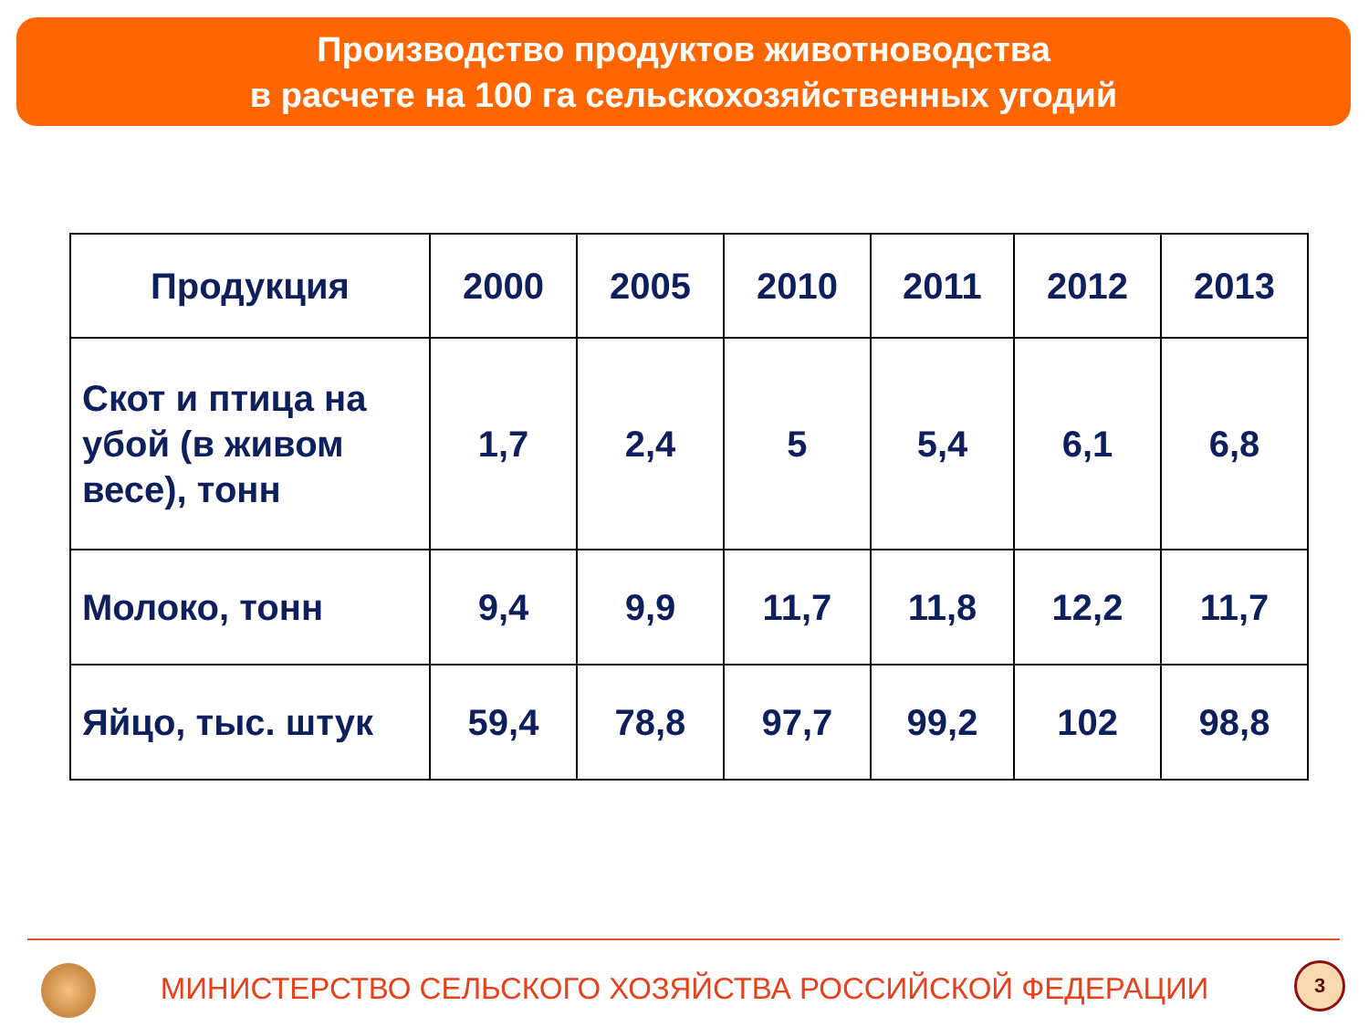Производство продуктов животноводства
в расчете на 100 га сельскохозяйственных угодий
| Продукция | 2000 | 2005 | 2010 | 2011 | 2012 | 2013 |
| --- | --- | --- | --- | --- | --- | --- |
| Скот и птица на убой (в живом весе), тонн | 1,7 | 2,4 | 5 | 5,4 | 6,1 | 6,8 |
| Молоко, тонн | 9,4 | 9,9 | 11,7 | 11,8 | 12,2 | 11,7 |
| Яйцо, тыс. штук | 59,4 | 78,8 | 97,7 | 99,2 | 102 | 98,8 |
МИНИСТЕРСТВО СЕЛЬСКОГО ХОЗЯЙСТВА РОССИЙСКОЙ ФЕДЕРАЦИИ 3